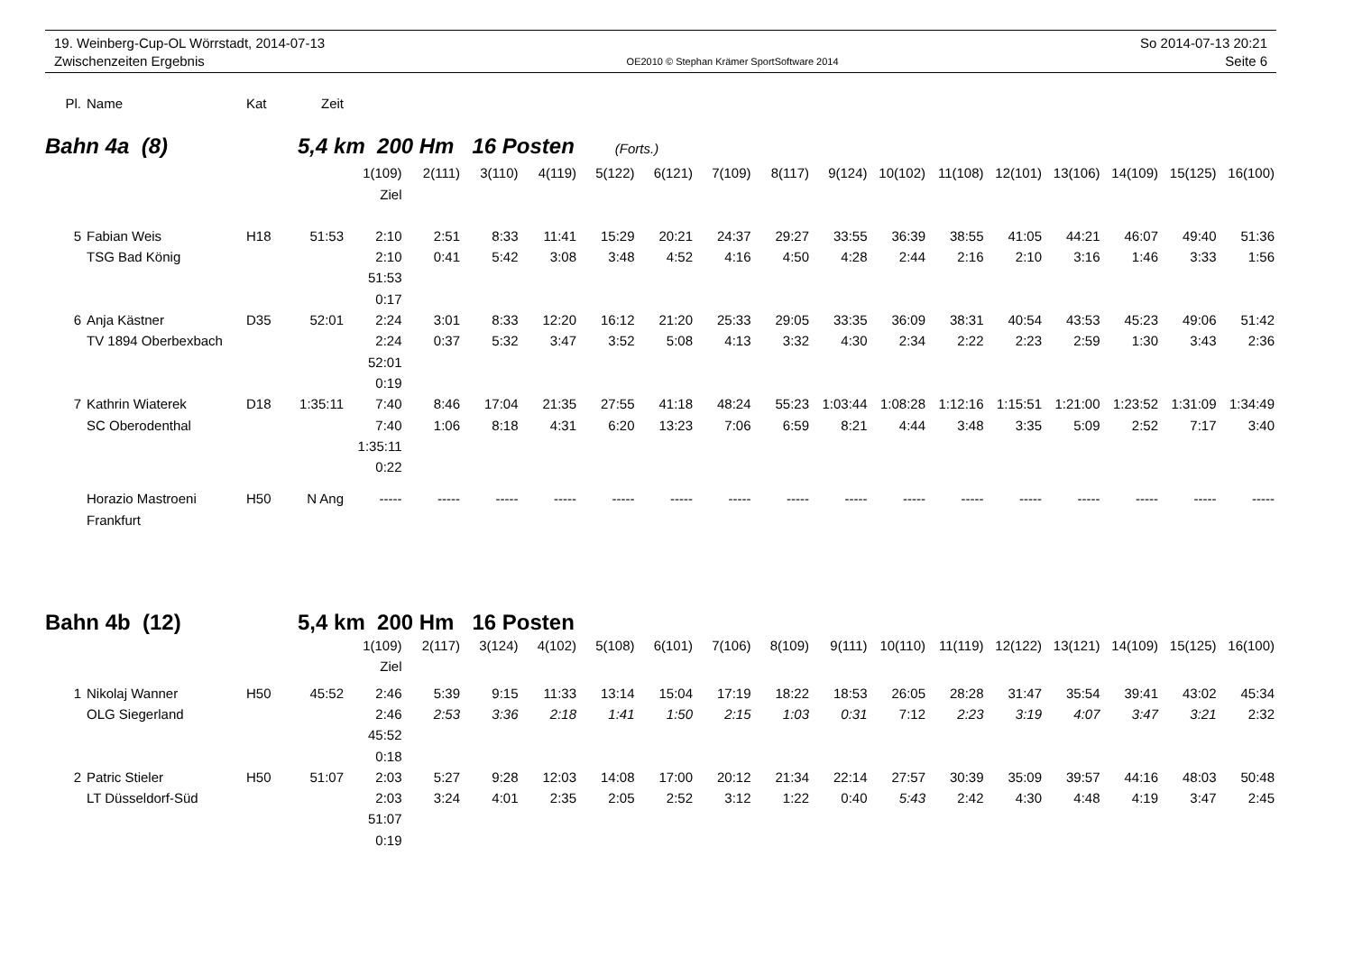19. Weinberg-Cup-OL Wörrstadt, 2014-07-13
Zwischenzeiten Ergebnis
OE2010 © Stephan Krämer SportSoftware 2014
So 2014-07-13 20:21
Seite 6
| Pl. | Name | Kat | Zeit |
| --- | --- | --- | --- |
Bahn 4a (8) 5,4 km 200 Hm 16 Posten (Forts.)
| | | | | 1(109) Ziel | 2(111) | 3(110) | 4(119) | 5(122) | 6(121) | 7(109) | 8(117) | 9(124) | 10(102) | 11(108) | 12(101) | 13(106) | 14(109) | 15(125) | 16(100) |
| 5 | Fabian Weis TSG Bad König | H18 | 51:53 | 2:10 2:10 51:53 0:17 | 2:51 0:41 | 8:33 5:42 | 11:41 3:08 | 15:29 3:48 | 20:21 4:52 | 24:37 4:16 | 29:27 4:50 | 33:55 4:28 | 36:39 2:44 | 38:55 2:16 | 41:05 2:10 | 44:21 3:16 | 46:07 1:46 | 49:40 3:33 | 51:36 1:56 |
| 6 | Anja Kästner TV 1894 Oberbexbach | D35 | 52:01 | 2:24 2:24 52:01 0:19 | 3:01 0:37 | 8:33 5:32 | 12:20 3:47 | 16:12 3:52 | 21:20 5:08 | 25:33 4:13 | 29:05 3:32 | 33:35 4:30 | 36:09 2:34 | 38:31 2:22 | 40:54 2:23 | 43:53 2:59 | 45:23 1:30 | 49:06 3:43 | 51:42 2:36 |
| 7 | Kathrin Wiaterek SC Oberodenthal | D18 | 1:35:11 | 7:40 7:40 1:35:11 0:22 | 8:46 1:06 | 17:04 8:18 | 21:35 4:31 | 27:55 6:20 | 41:18 13:23 | 48:24 7:06 | 55:23 6:59 | 1:03:44 8:21 | 1:08:28 4:44 | 1:12:16 3:48 | 1:15:51 3:35 | 1:21:00 5:09 | 1:23:52 2:52 | 1:31:09 7:17 | 1:34:49 3:40 |
| | Horazio Mastroeni Frankfurt | H50 | N Ang | ----- | ----- | ----- | ----- | ----- | ----- | ----- | ----- | ----- | ----- | ----- | ----- | ----- | ----- | ----- | ----- |
Bahn 4b (12) 5,4 km 200 Hm 16 Posten
| | | | | 1(109) Ziel | 2(117) | 3(124) | 4(102) | 5(108) | 6(101) | 7(106) | 8(109) | 9(111) | 10(110) | 11(119) | 12(122) | 13(121) | 14(109) | 15(125) | 16(100) |
| 1 | Nikolaj Wanner OLG Siegerland | H50 | 45:52 | 2:46 2:46 45:52 0:18 | 5:39 2:53 | 9:15 3:36 | 11:33 2:18 | 13:14 1:41 | 15:04 1:50 | 17:19 2:15 | 18:22 1:03 | 18:53 0:31 | 26:05 7:12 | 28:28 2:23 | 31:47 3:19 | 35:54 4:07 | 39:41 3:47 | 43:02 3:21 | 45:34 2:32 |
| 2 | Patric Stieler LT Düsseldorf-Süd | H50 | 51:07 | 2:03 2:03 51:07 0:19 | 5:27 3:24 | 9:28 4:01 | 12:03 2:35 | 14:08 2:05 | 17:00 2:52 | 20:12 3:12 | 21:34 1:22 | 22:14 0:40 | 27:57 5:43 | 30:39 2:42 | 35:09 4:30 | 39:57 4:48 | 44:16 4:19 | 48:03 3:47 | 50:48 2:45 |